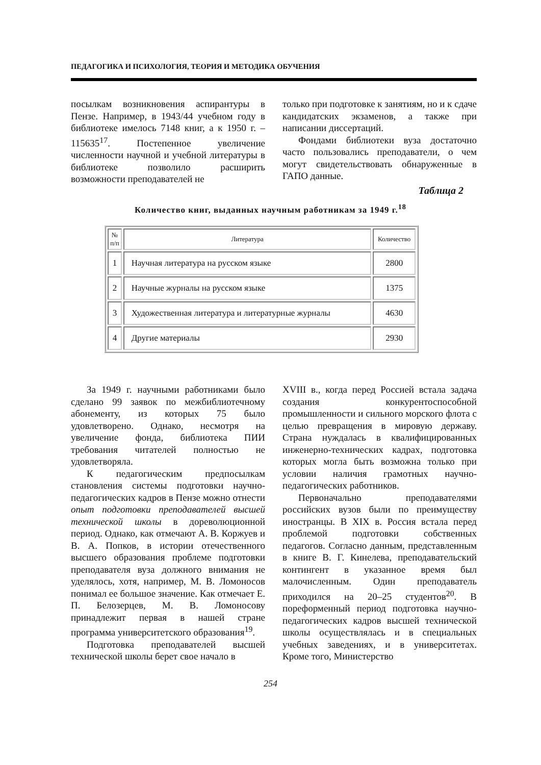ПЕДАГОГИКА И ПСИХОЛОГИЯ, ТЕОРИЯ И МЕТОДИКА ОБУЧЕНИЯ
посылкам возникновения аспирантуры в Пензе. Например, в 1943/44 учебном году в библиотеке имелось 7148 книг, а к 1950 г. – 115635<sup>17</sup>. Постепенное увеличение численности научной и учебной литературы в библиотеке позволило расширить возможности преподавателей не
только при подготовке к занятиям, но и к сдаче кандидатских экзаменов, а также при написании диссертаций.
Фондами библиотеки вуза достаточно часто пользовались преподаватели, о чем могут свидетельствовать обнаруженные в ГАПО данные.
Таблица 2
Количество книг, выданных научным работникам за 1949 г.<sup>18</sup>
| № п/п | Литература | Количество |
| --- | --- | --- |
| 1 | Научная литература на русском языке | 2800 |
| 2 | Научные журналы на русском языке | 1375 |
| 3 | Художественная литература и литературные журналы | 4630 |
| 4 | Другие материалы | 2930 |
За 1949 г. научными работниками было сделано 99 заявок по межбиблиотечному абонементу, из которых 75 было удовлетворено. Однако, несмотря на увеличение фонда, библиотека ПИИ требования читателей полностью не удовлетворяла.
К педагогическим предпосылкам становления системы подготовки научно-педагогических кадров в Пензе можно отнести опыт подготовки преподавателей высшей технической школы в дореволюционной период. Однако, как отмечают А. В. Коржуев и В. А. Попков, в истории отечественного высшего образования проблеме подготовки преподавателя вуза должного внимания не уделялось, хотя, например, М. В. Ломоносов понимал ее большое значение. Как отмечает Е. П. Белозерцев, М. В. Ломоносову принадлежит первая в нашей стране программа университетского образования<sup>19</sup>.
Подготовка преподавателей высшей технической школы берет свое начало в
XVIII в., когда перед Россией встала задача создания конкурентоспособной промышленности и сильного морского флота с целью превращения в мировую державу. Страна нуждалась в квалифицированных инженерно-технических кадрах, подготовка которых могла быть возможна только при условии наличия грамотных научно-педагогических работников.
Первоначально преподавателями российских вузов были по преимуществу иностранцы. В XIX в. Россия встала перед проблемой подготовки собственных педагогов. Согласно данным, представленным в книге В. Г. Кинелева, преподавательский контингент в указанное время был малочисленным. Один преподаватель приходился на 20–25 студентов<sup>20</sup>. В пореформенный период подготовка научно-педагогических кадров высшей технической школы осуществлялась и в специальных учебных заведениях, и в университетах. Кроме того, Министерство
254